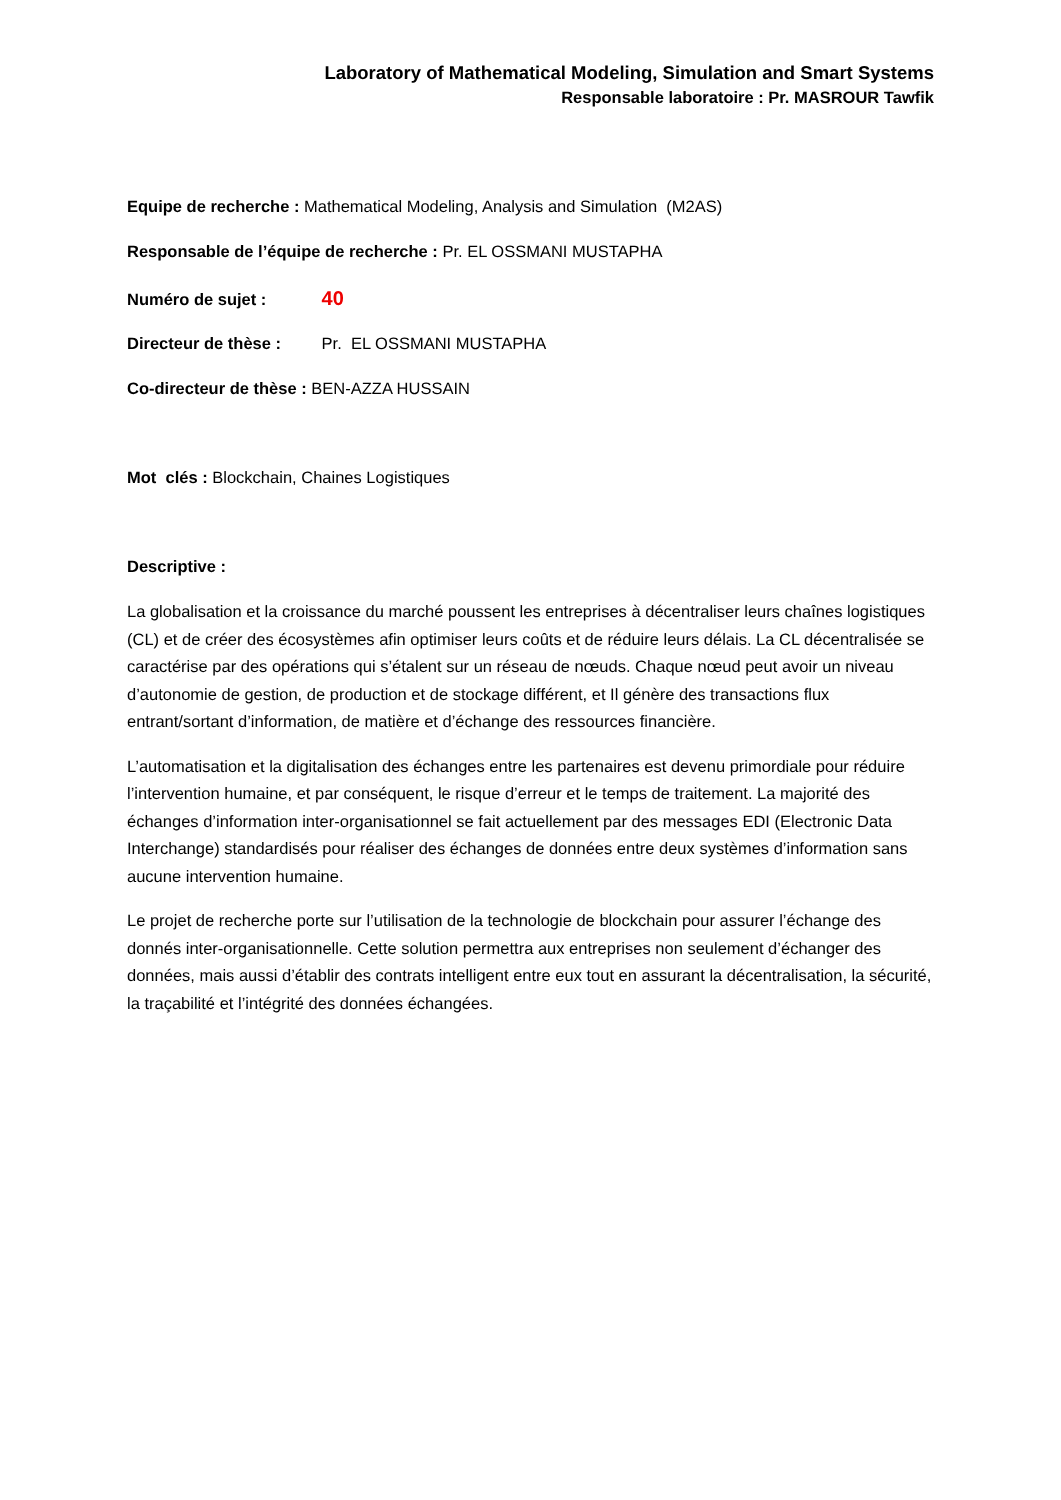Laboratory of Mathematical Modeling, Simulation and Smart Systems
Responsable laboratoire : Pr. MASROUR Tawfik
Equipe de recherche : Mathematical Modeling, Analysis and Simulation (M2AS)
Responsable de l’équipe de recherche : Pr. EL OSSMANI MUSTAPHA
Numéro de sujet : 40
Directeur de thèse : Pr. EL OSSMANI MUSTAPHA
Co-directeur de thèse : BEN-AZZA HUSSAIN
Mot clés : Blockchain, Chaines Logistiques
Descriptive :
La globalisation et la croissance du marché poussent les entreprises à décentraliser leurs chaînes logistiques (CL) et de créer des écosystèmes afin optimiser leurs coûts et de réduire leurs délais. La CL décentralisée se caractérise par des opérations qui s’étalent sur un réseau de nœuds. Chaque nœud peut avoir un niveau d’autonomie de gestion, de production et de stockage différent, et Il génère des transactions flux entrant/sortant d’information, de matière et d’échange des ressources financière.
L’automatisation et la digitalisation des échanges entre les partenaires est devenu primordiale pour réduire l’intervention humaine, et par conséquent, le risque d’erreur et le temps de traitement. La majorité des échanges d’information inter-organisationnel se fait actuellement par des messages EDI (Electronic Data Interchange) standardisés pour réaliser des échanges de données entre deux systèmes d’information sans aucune intervention humaine.
Le projet de recherche porte sur l’utilisation de la technologie de blockchain pour assurer l’échange des donnés inter-organisationnelle. Cette solution permettra aux entreprises non seulement d’échanger des données, mais aussi d’établir des contrats intelligent entre eux tout en assurant la décentralisation, la sécurité, la traçabilité et l’intégrité des données échangées.